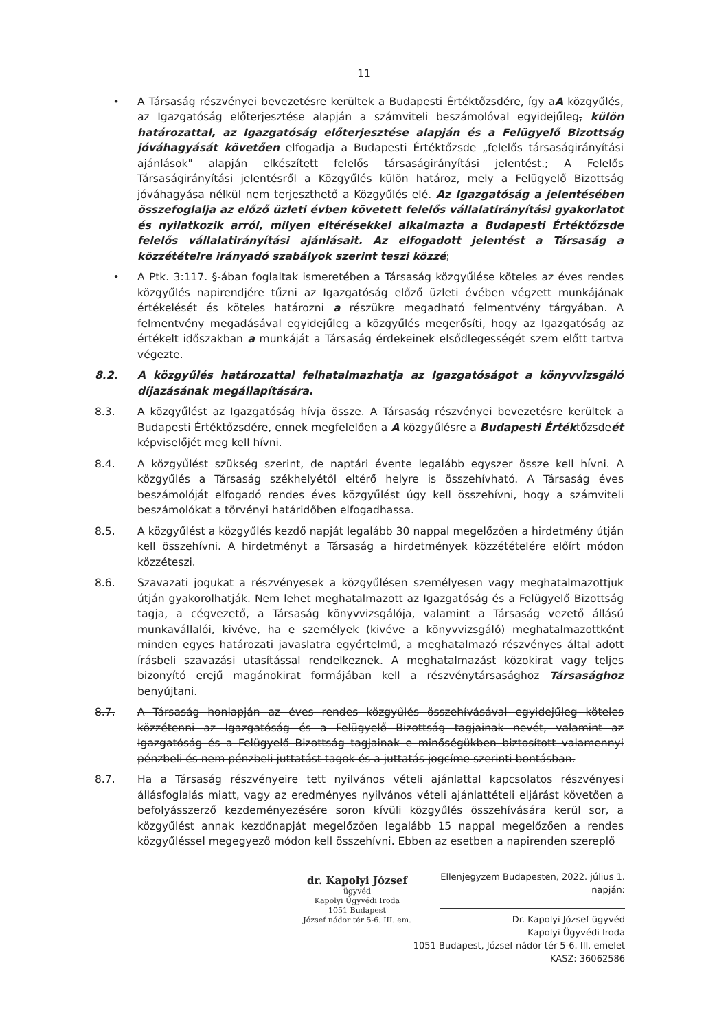11
• A Társaság részvényei bevezetésre kerültek a Budapesti Értéktőzsdére, így aA közgyűlés, az Igazgatóság előterjesztése alapján a számviteli beszámolóval egyidejűleg, külön határozattal, az Igazgatóság előterjesztése alapján és a Felügyelő Bizottság jóváhagyását követően elfogadja a Budapesti Értéktőzsde „felelős társaságirányítási ajánlások" alapján elkészített felelős társaságirányítási jelentést.; A Felelős Társaságirányítási jelentésről a Közgyűlés külön határoz, mely a Felügyelő Bizottság jóváhagyása nélkül nem terjeszthető a Közgyűlés elé. Az Igazgatóság a jelentésében összefoglalja az előző üzleti évben követett felelős vállalatirányítási gyakorlatot és nyilatkozik arról, milyen eltérésekkel alkalmazta a Budapesti Értéktőzsde felelős vállalatirányítási ajánlásait. Az elfogadott jelentést a Társaság a közzétételre irányadó szabályok szerint teszi közzé;
• A Ptk. 3:117. §-ában foglaltak ismeretében a Társaság közgyűlése köteles az éves rendes közgyűlés napirendjére tűzni az Igazgatóság előző üzleti évében végzett munkájának értékelését és köteles határozni a részükre megadható felmentvény tárgyában. A felmentvény megadásával egyidejűleg a közgyűlés megerősíti, hogy az Igazgatóság az értékelt időszakban a munkáját a Társaság érdekeinek elsődlegességét szem előtt tartva végezte.
8.2. A közgyűlés határozattal felhatalmazhatja az Igazgatóságot a könyvvizsgáló díjazásának megállapítására.
8.3. A közgyűlést az Igazgatóság hívja össze. A Társaság részvényei bevezetésre kerültek a Budapesti Értéktőzsdére, ennek megfelelően a A közgyűlésre a Budapesti Értéktőzsdeét képviselőjét meg kell hívni.
8.4. A közgyűlést szükség szerint, de naptári évente legalább egyszer össze kell hívni. A közgyűlés a Társaság székhelyétől eltérő helyre is összehívható. A Társaság éves beszámolóját elfogadó rendes éves közgyűlést úgy kell összehívni, hogy a számviteli beszámolókat a törvényi határidőben elfogadhassa.
8.5. A közgyűlést a közgyűlés kezdő napját legalább 30 nappal megelőzően a hirdetmény útján kell összehívni. A hirdetményt a Társaság a hirdetmények közzétételére előírt módon közzéteszi.
8.6. Szavazati jogukat a részvényesek a közgyűlésen személyesen vagy meghatalmazottjuk útján gyakorolhatják. Nem lehet meghatalmazott az Igazgatóság és a Felügyelő Bizottság tagja, a cégvezető, a Társaság könyvvizsgálója, valamint a Társaság vezető állású munkavállalói, kivéve, ha e személyek (kivéve a könyvvizsgáló) meghatalmazottként minden egyes határozati javaslatra egyértelmű, a meghatalmazó részvényes által adott írásbeli szavazási utasítással rendelkeznek. A meghatalmazást közokirat vagy teljes bizonyító erejű magánokirat formájában kell a részvénytársasághoz Társasághoz benyújtani.
8.7. A Társaság honlapján az éves rendes közgyűlés összehívásával egyidejűleg köteles közzétenni az Igazgatóság és a Felügyelő Bizottság tagjainak nevét, valamint az Igazgatóság és a Felügyelő Bizottság tagjainak e minőségükben biztosított valamennyi pénzbeli és nem pénzbeli juttatást tagok és a juttatás jogcíme szerinti bontásban.
8.7. Ha a Társaság részvényeire tett nyilvános vételi ajánlattal kapcsolatos részvényesi állásfoglalás miatt, vagy az eredményes nyilvános vételi ajánlattételi eljárást követően a befolyásszerző kezdeményezésére soron kívüli közgyűlés összehívására kerül sor, a közgyűlést annak kezdőnapját megelőzően legalább 15 nappal megelőzően a rendes közgyűléssel megegyező módon kell összehívni. Ebben az esetben a napirenden szereplő
dr. Kapolyi József
ügyvéd
Kapolyi Ügyvédi Iroda
1051 Budapest
József nádor tér 5-6. III. em.
Ellenjegyzem Budapesten, 2022. július 1. napján:
Dr. Kapolyi József ügyvéd
Kapolyi Ügyvédi Iroda
1051 Budapest, József nádor tér 5-6. III. emelet
KASZ: 36062586